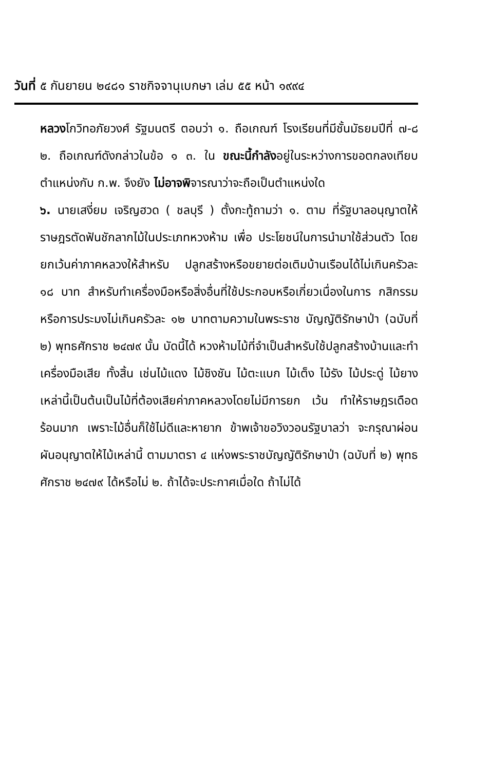วันที่ ๕ กันยายน ๒๔๘๑ ราชกิจจานุเบกษา เล่ม ๕๕ หน้า ๑๙๙๔
หลวงโกวิทอภัยวงศ์ รัฐมนตรี ตอบว่า ๑. ถือเกณฑ์ โรงเรียนที่มีชั้นมัธยมปีที่ ๗-๘ ๒. ถือเกณฑ์ดังกล่าวในข้อ ๑ ๓. ใน ขณะนี้กำลังอยู่ในระหว่างการขอตกลงเทียบตำแหน่งกับ ก.พ. จึงยัง ไม่อาจพิจารณาว่าจะถือเป็นตำแหน่งใด
๖. นายเสงี่ยม เจริญฮวด ( ชลบุรี ) ตั้งกะทู้ถามว่า ๑. ตาม ที่รัฐบาลอนุญาตให้ราษฎรตัดฟันชักลากไม้ในประเภทหวงห้าม เพื่อ ประโยชน์ในการนำมาใช้ส่วนตัว โดยยกเว้นค่าภาคหลวงให้สำหรับ ปลูกสร้างหรือขยายต่อเติมบ้านเรือนได้ไม่เกินครัวละ ๑๘ บาท สำหรับทำเครื่องมือหรือสิ่งอื่นที่ใช้ประกอบหรือเกี่ยวเนื่องในการ กสิกรรมหรือการประมงไม่เกินครัวละ ๑๒ บาทตามความในพระราช บัญญัติรักษาป่า (ฉบับที่ ๒) พุทธศักราช ๒๔๗๙ นั้น บัดนี้ได้ หวงห้ามไม้ที่จำเป็นสำหรับใช้ปลูกสร้างบ้านและทำเครื่องมือเสีย ทั้งสิ้น เช่นไม้แดง ไม้ชิงชัน ไม้ตะแบก ไม้เต็ง ไม้รัง ไม้ประดู่ ไม้ยาง เหล่านี้เป็นต้นเป็นไม้ที่ต้องเสียค่าภาคหลวงโดยไม่มีการยก เว้น ทำให้ราษฎรเดือดร้อนมาก เพราะไม้อื่นก็ใช้ไม่ดีและหายาก ข้าพเจ้าขอวิงวอนรัฐบาลว่า จะกรุณาผ่อนผันอนุญาตให้ไม้เหล่านี้ ตามมาตรา ๔ แห่งพระราชบัญญัติรักษาป่า (ฉบับที่ ๒) พุทธ ศักราช ๒๔๗๙ ได้หรือไม่ ๒. ถ้าได้จะประกาศเมื่อใด ถ้าไม่ได้